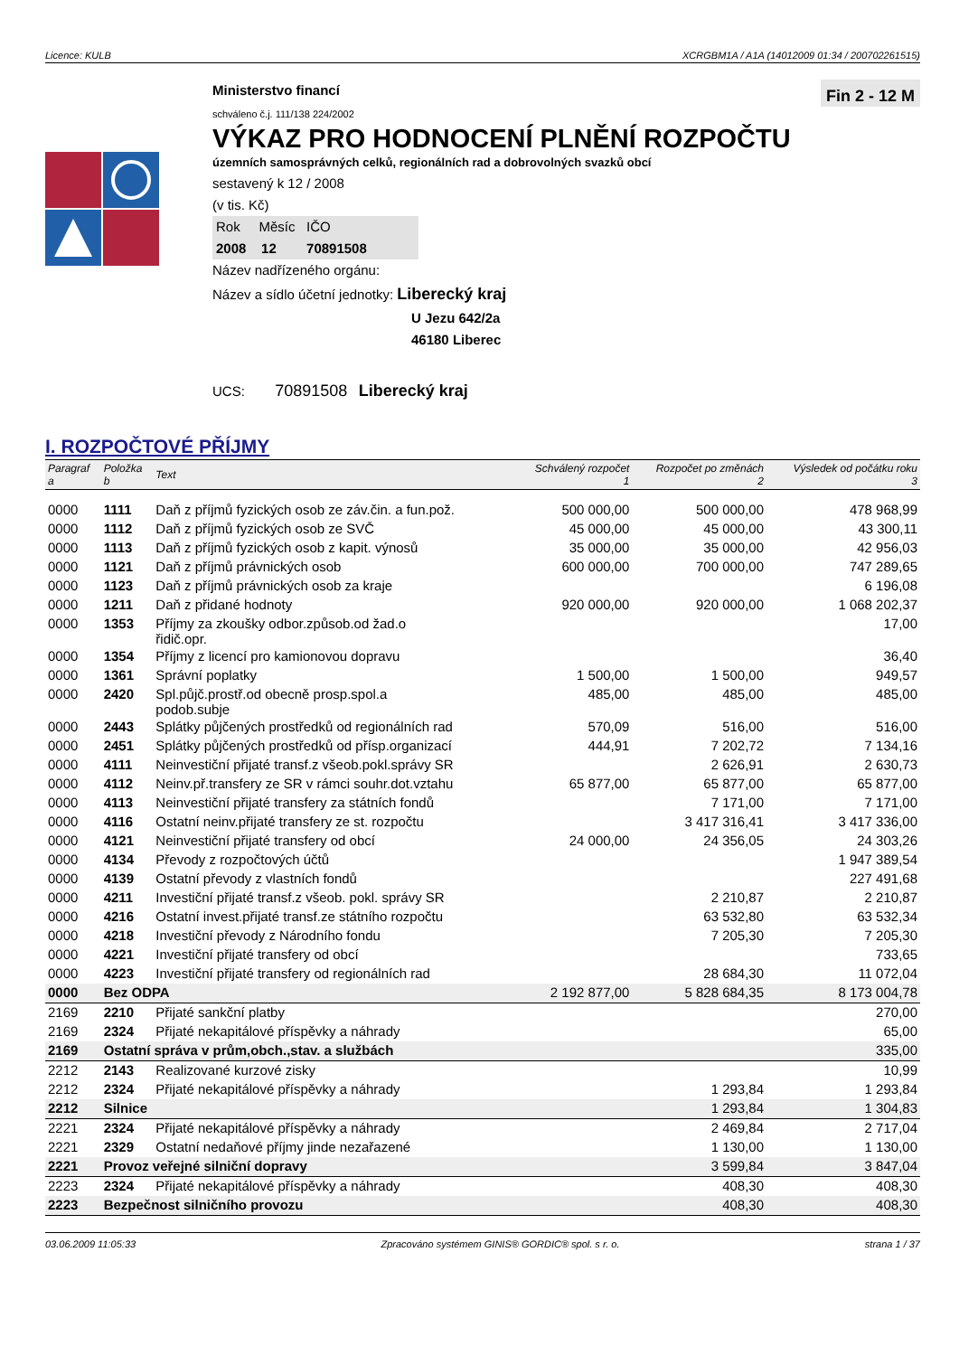Licence: KULB XCRGBM1A / A1A (14012009 01:34 / 200702261515)
Ministerstvo financí Fin 2 - 12 M
schváleno č.j. 111/138 224/2002
VÝKAZ PRO HODNOCENÍ PLNĚNÍ ROZPOČTU
územních samosprávných celků, regionálních rad a dobrovolných svazků obcí
sestavený k 12 / 2008
(v tis. Kč)
Rok Měsíc IČO
2008 12 70891508
Název nadřízeného orgánu:
Název a sídlo účetní jednotky: Liberecký kraj
U Jezu 642/2a
46180 Liberec
UCS: 70891508 Liberecký kraj
I. ROZPOČTOVÉ PŘÍJMY
| Paragraf a | Položka b | Text | Schválený rozpočet 1 | Rozpočet po změnách 2 | Výsledek od počátku roku 3 |
| --- | --- | --- | --- | --- | --- |
| 0000 | 1111 | Daň z příjmů fyzických osob ze záv.čin. a fun.pož. | 500 000,00 | 500 000,00 | 478 968,99 |
| 0000 | 1112 | Daň z příjmů fyzických osob ze SVČ | 45 000,00 | 45 000,00 | 43 300,11 |
| 0000 | 1113 | Daň z příjmů fyzických osob z kapit. výnosů | 35 000,00 | 35 000,00 | 42 956,03 |
| 0000 | 1121 | Daň z příjmů právnických osob | 600 000,00 | 700 000,00 | 747 289,65 |
| 0000 | 1123 | Daň z příjmů právnických osob za kraje | | | 6 196,08 |
| 0000 | 1211 | Daň z přidané hodnoty | 920 000,00 | 920 000,00 | 1 068 202,37 |
| 0000 | 1353 | Příjmy za zkoušky odbor.způsob.od žad.o řidič.opr. | | | 17,00 |
| 0000 | 1354 | Příjmy z licencí pro kamionovou dopravu | | | 36,40 |
| 0000 | 1361 | Správní poplatky | 1 500,00 | 1 500,00 | 949,57 |
| 0000 | 2420 | Spl.půjč.prostř.od obecně prosp.spol.a podob.subje | 485,00 | 485,00 | 485,00 |
| 0000 | 2443 | Splátky půjčených prostředků od regionálních rad | 570,09 | 516,00 | 516,00 |
| 0000 | 2451 | Splátky půjčených prostředků od přísp.organizací | 444,91 | 7 202,72 | 7 134,16 |
| 0000 | 4111 | Neinvestiční přijaté transf.z všeob.pokl.správy SR | | 2 626,91 | 2 630,73 |
| 0000 | 4112 | Neinv.př.transfery ze SR v rámci souhr.dot.vztahu | 65 877,00 | 65 877,00 | 65 877,00 |
| 0000 | 4113 | Neinvestiční přijaté transfery za státních fondů | | 7 171,00 | 7 171,00 |
| 0000 | 4116 | Ostatní neinv.přijaté transfery ze st. rozpočtu | | 3 417 316,41 | 3 417 336,00 |
| 0000 | 4121 | Neinvestiční přijaté transfery od obcí | 24 000,00 | 24 356,05 | 24 303,26 |
| 0000 | 4134 | Převody z rozpočtových účtů | | | 1 947 389,54 |
| 0000 | 4139 | Ostatní převody z vlastních fondů | | | 227 491,68 |
| 0000 | 4211 | Investiční přijaté transf.z všeob. pokl. správy SR | | 2 210,87 | 2 210,87 |
| 0000 | 4216 | Ostatní invest.přijaté transf.ze státního rozpočtu | | 63 532,80 | 63 532,34 |
| 0000 | 4218 | Investiční převody z Národního fondu | | 7 205,30 | 7 205,30 |
| 0000 | 4221 | Investiční přijaté transfery od obcí | | | 733,65 |
| 0000 | 4223 | Investiční přijaté transfery od regionálních rad | | 28 684,30 | 11 072,04 |
| 0000 | Bez ODPA | | 2 192 877,00 | 5 828 684,35 | 8 173 004,78 |
| 2169 | 2210 | Přijaté sankční platby | | | 270,00 |
| 2169 | 2324 | Přijaté nekapitálové příspěvky a náhrady | | | 65,00 |
| 2169 | Ostatní správa v prům,obch.,stav. a službách | | | | 335,00 |
| 2212 | 2143 | Realizované kurzové zisky | | | 10,99 |
| 2212 | 2324 | Přijaté nekapitálové příspěvky a náhrady | | 1 293,84 | 1 293,84 |
| 2212 | Silnice | | | 1 293,84 | 1 304,83 |
| 2221 | 2324 | Přijaté nekapitálové příspěvky a náhrady | | 2 469,84 | 2 717,04 |
| 2221 | 2329 | Ostatní nedaňové příjmy jinde nezařazené | | 1 130,00 | 1 130,00 |
| 2221 | Provoz veřejné silniční dopravy | | | 3 599,84 | 3 847,04 |
| 2223 | 2324 | Přijaté nekapitálové příspěvky a náhrady | | 408,30 | 408,30 |
| 2223 | Bezpečnost silničního provozu | | | 408,30 | 408,30 |
03.06.2009 11:05:33 Zpracováno systémem GINIS® GORDIC® spol. s r. o. strana 1 / 37